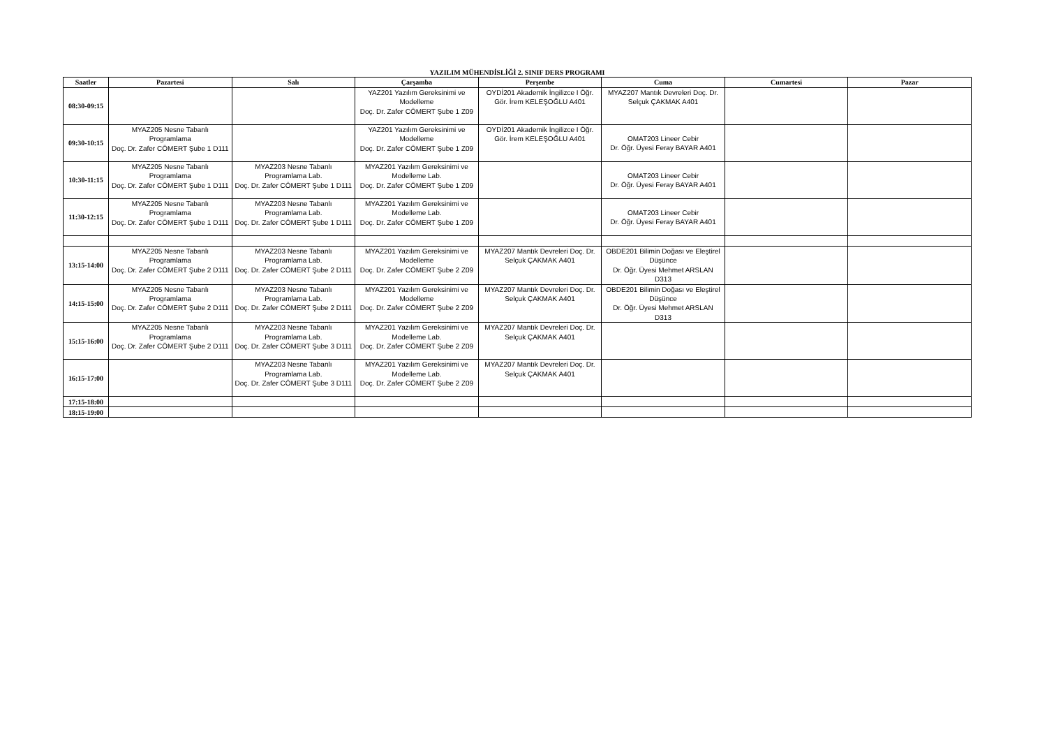YAZILIM MÜHENDİSLİĞİ 2. SINIF DERS PROGRAMI
| Saatler | Pazartesi | Salı | Çarşamba | Perşembe | Cuma | Cumartesi | Pazar |
| --- | --- | --- | --- | --- | --- | --- | --- |
| 08:30-09:15 | | | YAZ201 Yazılım Gereksinimi ve Modelleme Doç. Dr. Zafer CÖMERT Şube 1 Z09 | OYDİ201 Akademik İngilizce I Öğr. Gör. İrem KELEŞOĞLU A401 | MYAZ207 Mantık Devreleri Doç. Dr. Selçuk ÇAKMAK A401 | | |
| 09:30-10:15 | MYAZ205 Nesne Tabanlı Programlama Doç. Dr. Zafer CÖMERT Şube 1 D111 | | YAZ201 Yazılım Gereksinimi ve Modelleme Doç. Dr. Zafer CÖMERT Şube 1 Z09 | OYDİ201 Akademik İngilizce I Öğr. Gör. İrem KELEŞOĞLU A401 | OMAT203 Lineer Cebir Dr. Öğr. Üyesi Feray BAYAR A401 | | |
| 10:30-11:15 | MYAZ205 Nesne Tabanlı Programlama Doç. Dr. Zafer CÖMERT Şube 1 D111 | MYAZ203 Nesne Tabanlı Programlama Lab. Doç. Dr. Zafer CÖMERT Şube 1 D111 | MYAZ201 Yazılım Gereksinimi ve Modelleme Lab. Doç. Dr. Zafer CÖMERT Şube 1 Z09 | | OMAT203 Lineer Cebir Dr. Öğr. Üyesi Feray BAYAR A401 | | |
| 11:30-12:15 | MYAZ205 Nesne Tabanlı Programlama Doç. Dr. Zafer CÖMERT Şube 1 D111 | MYAZ203 Nesne Tabanlı Programlama Lab. Doç. Dr. Zafer CÖMERT Şube 1 D111 | MYAZ201 Yazılım Gereksinimi ve Modelleme Lab. Doç. Dr. Zafer CÖMERT Şube 1 Z09 | | OMAT203 Lineer Cebir Dr. Öğr. Üyesi Feray BAYAR A401 | | |
| 13:15-14:00 | MYAZ205 Nesne Tabanlı Programlama Doç. Dr. Zafer CÖMERT Şube 2 D111 | MYAZ203 Nesne Tabanlı Programlama Lab. Doç. Dr. Zafer CÖMERT Şube 2 D111 | MYAZ201 Yazılım Gereksinimi ve Modelleme Doç. Dr. Zafer CÖMERT Şube 2 Z09 | MYAZ207 Mantık Devreleri Doç. Dr. Selçuk ÇAKMAK A401 | OBDE201 Bilimin Doğası ve Eleştirel Düşünce Dr. Öğr. Üyesi Mehmet ARSLAN D313 | | |
| 14:15-15:00 | MYAZ205 Nesne Tabanlı Programlama Doç. Dr. Zafer CÖMERT Şube 2 D111 | MYAZ203 Nesne Tabanlı Programlama Lab. Doç. Dr. Zafer CÖMERT Şube 2 D111 | MYAZ201 Yazılım Gereksinimi ve Modelleme Doç. Dr. Zafer CÖMERT Şube 2 Z09 | MYAZ207 Mantık Devreleri Doç. Dr. Selçuk ÇAKMAK A401 | OBDE201 Bilimin Doğası ve Eleştirel Düşünce Dr. Öğr. Üyesi Mehmet ARSLAN D313 | | |
| 15:15-16:00 | MYAZ205 Nesne Tabanlı Programlama Doç. Dr. Zafer CÖMERT Şube 2 D111 | MYAZ203 Nesne Tabanlı Programlama Lab. Doç. Dr. Zafer CÖMERT Şube 3 D111 | MYAZ201 Yazılım Gereksinimi ve Modelleme Lab. Doç. Dr. Zafer CÖMERT Şube 2 Z09 | MYAZ207 Mantık Devreleri Doç. Dr. Selçuk ÇAKMAK A401 | | | |
| 16:15-17:00 | | MYAZ203 Nesne Tabanlı Programlama Lab. Doç. Dr. Zafer CÖMERT Şube 3 D111 | MYAZ201 Yazılım Gereksinimi ve Modelleme Lab. Doç. Dr. Zafer CÖMERT Şube 2 Z09 | MYAZ207 Mantık Devreleri Doç. Dr. Selçuk ÇAKMAK A401 | | | |
| 17:15-18:00 | | | | | | | |
| 18:15-19:00 | | | | | | | |